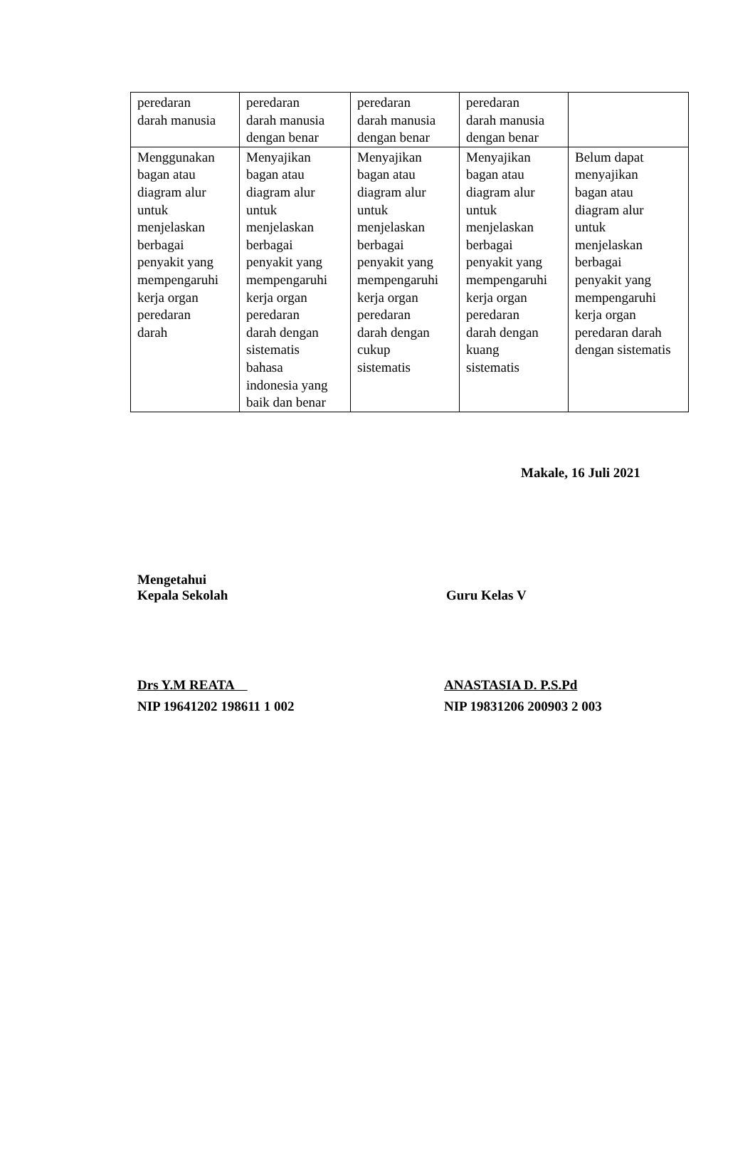| peredaran darah manusia | peredaran darah manusia dengan benar | peredaran darah manusia dengan benar | peredaran darah manusia dengan benar | |
| Menggunakan bagan atau diagram alur untuk menjelaskan berbagai penyakit yang mempengaruhi kerja organ peredaran darah | Menyajikan bagan atau diagram alur untuk menjelaskan berbagai penyakit yang mempengaruhi kerja organ peredaran darah dengan sistematis bahasa indonesia yang baik dan benar | Menyajikan bagan atau diagram alur untuk menjelaskan berbagai penyakit yang mempengaruhi kerja organ peredaran darah dengan cukup sistematis | Menyajikan bagan atau diagram alur untuk menjelaskan berbagai penyakit yang mempengaruhi kerja organ peredaran darah dengan kuang sistematis | Belum dapat menyajikan bagan atau diagram alur untuk menjelaskan berbagai penyakit yang mempengaruhi kerja organ peredaran darah dengan sistematis |
Makale, 16 Juli 2021
Mengetahui
Kepala Sekolah
Guru Kelas V
Drs Y.M REATA
NIP 19641202 198611 1 002
ANASTASIA D. P.S.Pd
NIP 19831206 200903 2 003